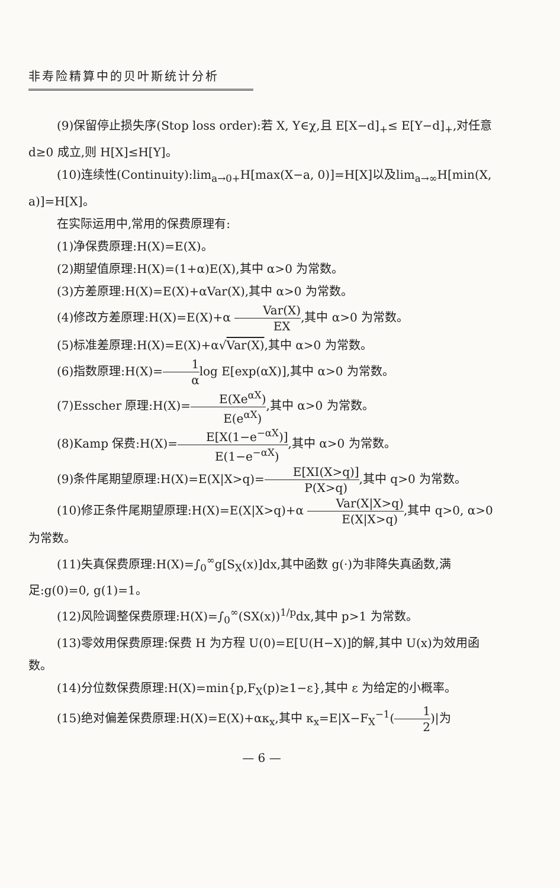非寿险精算中的贝叶斯统计分析
(9)保留停止损失序(Stop loss order):若 X, Y∈χ,且 E[X−d]<sub>+</sub>≤ E[Y−d]<sub>+</sub>,对任意 d≥0 成立,则 H[X]≤H[Y]。
(10)连续性(Continuity):lim<sub>a→0+</sub>H[max(X−a, 0)]=H[X]以及lim<sub>a→∞</sub>H[min(X, a)]=H[X]。
在实际运用中,常用的保费原理有:
(1)净保费原理:H(X)=E(X)。
(2)期望值原理:H(X)=(1+α)E(X),其中 α>0 为常数。
(3)方差原理:H(X)=E(X)+αVar(X),其中 α>0 为常数。
(4)修改方差原理:H(X)=E(X)+α Var(X) EX,其中 α>0 为常数。
(5)标准差原理:H(X)=E(X)+α√Var(X),其中 α>0 为常数。
(6)指数原理:H(X)=1 αlog E[exp(αX)],其中 α>0 为常数。
(7)Esscher 原理:H(X)=E(Xe<sup>αX</sup>) E(e<sup>αX</sup>),其中 α>0 为常数。
(8)Kamp 保费:H(X)=E[X(1−e<sup>−αX</sup>)] E(1−e<sup>−αX</sup>),其中 α>0 为常数。
(9)条件尾期望原理:H(X)=E(X|X>q)=E[XI(X>q)] P(X>q),其中 q>0 为常数。
(10)修正条件尾期望原理:H(X)=E(X|X>q)+α Var(X|X>q) E(X|X>q),其中 q>0, α>0 为常数。
(11)失真保费原理:H(X)=∫<sub>0</sub><sup>∞</sup>g[S<sub>X</sub>(x)]dx,其中函数 g(·)为非降失真函数,满足:g(0)=0, g(1)=1。
(12)风险调整保费原理:H(X)=∫<sub>0</sub><sup>∞</sup>(SX(x))<sup>1/p</sup>dx,其中 p>1 为常数。
(13)零效用保费原理:保费 H 为方程 U(0)=E[U(H−X)]的解,其中 U(x)为效用函数。
(14)分位数保费原理:H(X)=min{p,F<sub>X</sub>(p)≥1−ε},其中 ε 为给定的小概率。
(15)绝对偏差保费原理:H(X)=E(X)+ακ<sub>x</sub>,其中 κ<sub>x</sub>=E|X−F<sub>X</sub><sup>−1</sup>(1 2)|为
— 6 —